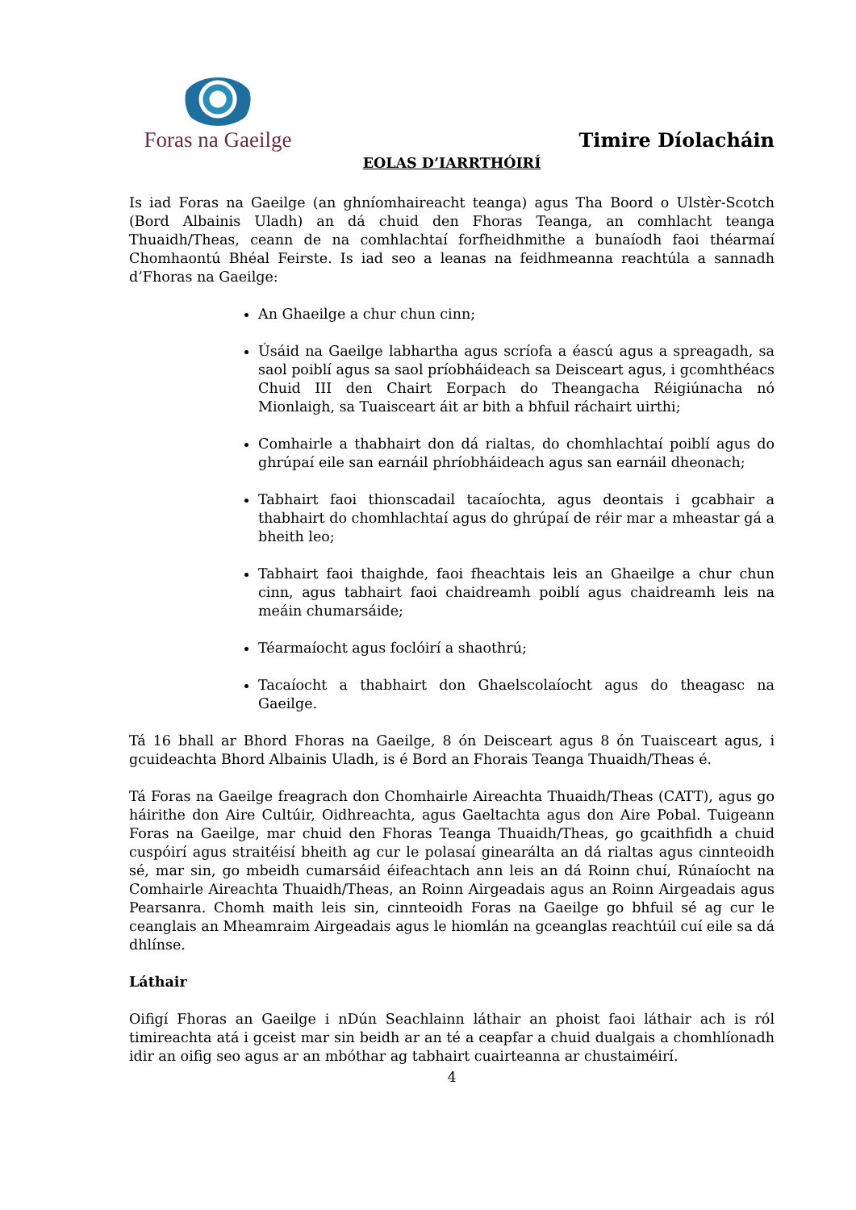Foras na Gaeilge
Timire Díolacháin
EOLAS D’IARRTHÓIRÍ
Is iad Foras na Gaeilge (an ghníomhaireacht teanga) agus Tha Boord o Ulstèr-Scotch (Bord Albainis Uladh) an dá chuid den Fhoras Teanga, an comhlacht teanga Thuaidh/Theas, ceann de na comhlachtaí forfheidhmithe a bunaíodh faoi théarmaí Chomhaontú Bhéal Feirste. Is iad seo a leanas na feidhmeanna reachtúla a sannadh d’Fhoras na Gaeilge:
An Ghaeilge a chur chun cinn;
Úsáid na Gaeilge labhartha agus scríofa a éascú agus a spreagadh, sa saol poiblí agus sa saol príobháideach sa Deisceart agus, i gcomhthéacs Chuid III den Chairt Eorpach do Theangacha Réigiúnacha nó Mionlaigh, sa Tuaisceart áit ar bith a bhfuil ráchairt uirthi;
Comhairle a thabhairt don dá rialtas, do chomhlachtaí poiblí agus do ghrúpaí eile san earnáil phríobháideach agus san earnáil dheonach;
Tabhairt faoi thionscadail tacaíochta, agus deontais i gcabhair a thabhairt do chomhlachtaí agus do ghrúpaí de réir mar a mheastar gá a bheith leo;
Tabhairt faoi thaighde, faoi fheachtais leis an Ghaeilge a chur chun cinn, agus tabhairt faoi chaidreamh poiblí agus chaidreamh leis na meáin chumarsáide;
Téarmaíocht agus foclóirí a shaothrú;
Tacaíocht a thabhairt don Ghaelscolaíocht agus do theagasc na Gaeilge.
Tá 16 bhall ar Bhord Fhoras na Gaeilge, 8 ón Deisceart agus 8 ón Tuaisceart agus, i gcuideachta Bhord Albainis Uladh, is é Bord an Fhorais Teanga Thuaidh/Theas é.
Tá Foras na Gaeilge freagrach don Chomhairle Aireachta Thuaidh/Theas (CATT), agus go háirithe don Aire Cultúir, Oidhreachta, agus Gaeltachta agus don Aire Pobal. Tuigeann Foras na Gaeilge, mar chuid den Fhoras Teanga Thuaidh/Theas, go gcaithfidh a chuid cuspóirí agus straitéisí bheith ag cur le polasaí ginearálta an dá rialtas agus cinnteoidh sé, mar sin, go mbeidh cumarsáid éifeachtach ann leis an dá Roinn chuí, Rúnaíocht na Comhairle Aireachta Thuaidh/Theas, an Roinn Airgeadais agus an Roinn Airgeadais agus Pearsanra. Chomh maith leis sin, cinnteoidh Foras na Gaeilge go bhfuil sé ag cur le ceanglais an Mheamraim Airgeadais agus le hiomlán na gceanglas reachtúil cuí eile sa dá dhlínse.
Láthair
Oifigí Fhoras an Gaeilge i nDún Seachlainn láthair an phoist faoi láthair ach is ról timireachta atá i gceist mar sin beidh ar an té a ceapfar a chuid dualgais a chomhlíonadh idir an oifig seo agus ar an mbóthar ag tabhairt cuairteanna ar chustaiméirí.
4